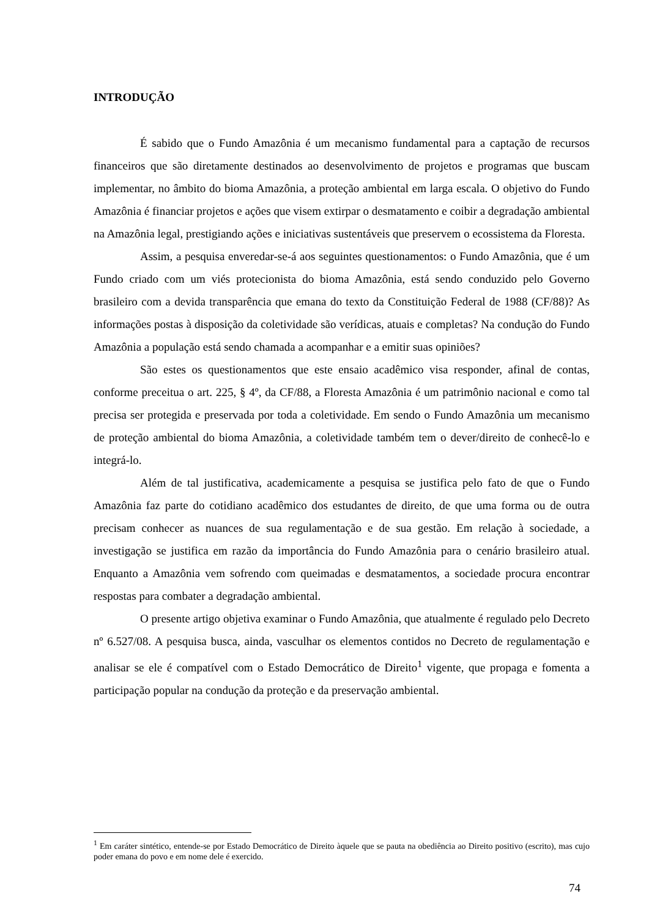INTRODUÇÃO
É sabido que o Fundo Amazônia é um mecanismo fundamental para a captação de recursos financeiros que são diretamente destinados ao desenvolvimento de projetos e programas que buscam implementar, no âmbito do bioma Amazônia, a proteção ambiental em larga escala. O objetivo do Fundo Amazônia é financiar projetos e ações que visem extirpar o desmatamento e coibir a degradação ambiental na Amazônia legal, prestigiando ações e iniciativas sustentáveis que preservem o ecossistema da Floresta.
Assim, a pesquisa enveredar-se-á aos seguintes questionamentos: o Fundo Amazônia, que é um Fundo criado com um viés protecionista do bioma Amazônia, está sendo conduzido pelo Governo brasileiro com a devida transparência que emana do texto da Constituição Federal de 1988 (CF/88)? As informações postas à disposição da coletividade são verídicas, atuais e completas? Na condução do Fundo Amazônia a população está sendo chamada a acompanhar e a emitir suas opiniões?
São estes os questionamentos que este ensaio acadêmico visa responder, afinal de contas, conforme preceitua o art. 225, § 4º, da CF/88, a Floresta Amazônia é um patrimônio nacional e como tal precisa ser protegida e preservada por toda a coletividade. Em sendo o Fundo Amazônia um mecanismo de proteção ambiental do bioma Amazônia, a coletividade também tem o dever/direito de conhecê-lo e integrá-lo.
Além de tal justificativa, academicamente a pesquisa se justifica pelo fato de que o Fundo Amazônia faz parte do cotidiano acadêmico dos estudantes de direito, de que uma forma ou de outra precisam conhecer as nuances de sua regulamentação e de sua gestão. Em relação à sociedade, a investigação se justifica em razão da importância do Fundo Amazônia para o cenário brasileiro atual. Enquanto a Amazônia vem sofrendo com queimadas e desmatamentos, a sociedade procura encontrar respostas para combater a degradação ambiental.
O presente artigo objetiva examinar o Fundo Amazônia, que atualmente é regulado pelo Decreto nº 6.527/08. A pesquisa busca, ainda, vasculhar os elementos contidos no Decreto de regulamentação e analisar se ele é compatível com o Estado Democrático de Direito<sup>1</sup> vigente, que propaga e fomenta a participação popular na condução da proteção e da preservação ambiental.
<sup>1</sup> Em caráter sintético, entende-se por Estado Democrático de Direito àquele que se pauta na obediência ao Direito positivo (escrito), mas cujo poder emana do povo e em nome dele é exercido.
74